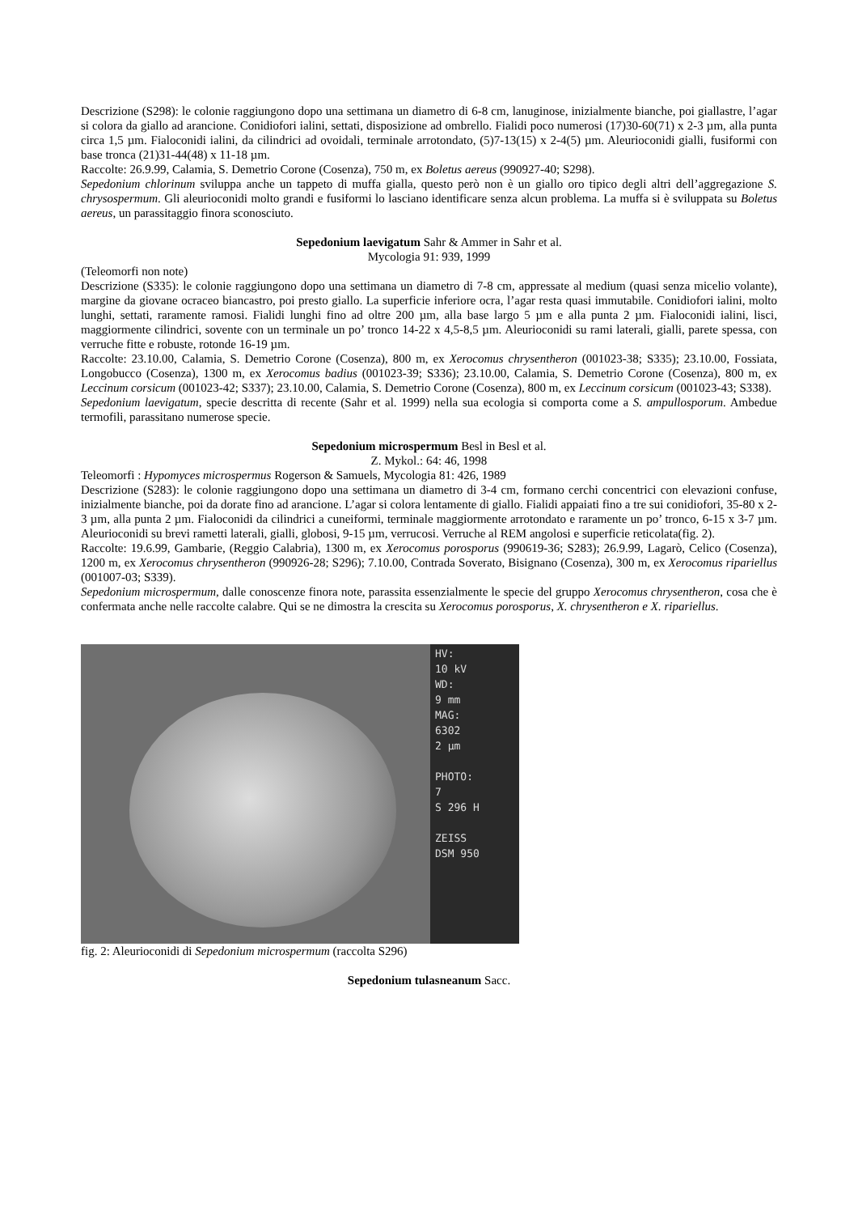Descrizione (S298): le colonie raggiungono dopo una settimana un diametro di 6-8 cm, lanuginose, inizialmente bianche, poi giallastre, l’agar si colora da giallo ad arancione. Conidiofori ialini, settati, disposizione ad ombrello. Fialidi poco numerosi (17)30-60(71) x 2-3 µm, alla punta circa 1,5 µm. Fialoconidi ialini, da cilindrici ad ovoidali, terminale arrotondato, (5)7-13(15) x 2-4(5) µm. Aleurioconidi gialli, fusiformi con base tronca (21)31-44(48) x 11-18 µm.
Raccolte: 26.9.99, Calamia, S. Demetrio Corone (Cosenza), 750 m, ex Boletus aereus (990927-40; S298).
Sepedonium chlorinum sviluppa anche un tappeto di muffa gialla, questo però non è un giallo oro tipico degli altri dell’aggregazione S. chrysospermum. Gli aleurioconidi molto grandi e fusiformi lo lasciano identificare senza alcun problema. La muffa si è sviluppata su Boletus aereus, un parassitaggio finora sconosciuto.
Sepedonium laevigatum Sahr & Ammer in Sahr et al.
Mycologia 91: 939, 1999
(Teleomorfi non note)
Descrizione (S335): le colonie raggiungono dopo una settimana un diametro di 7-8 cm, appressate al medium (quasi senza micelio volante), margine da giovane ocraceo biancastro, poi presto giallo. La superficie inferiore ocra, l’agar resta quasi immutabile. Conidiofori ialini, molto lunghi, settati, raramente ramosi. Fialidi lunghi fino ad oltre 200 µm, alla base largo 5 µm e alla punta 2 µm. Fialoconidi ialini, lisci, maggiormente cilindrici, sovente con un terminale un po’ tronco 14-22 x 4,5-8,5 µm. Aleurioconidi su rami laterali, gialli, parete spessa, con verruche fitte e robuste, rotonde 16-19 µm.
Raccolte: 23.10.00, Calamia, S. Demetrio Corone (Cosenza), 800 m, ex Xerocomus chrysentheron (001023-38; S335); 23.10.00, Fossiata, Longobucco (Cosenza), 1300 m, ex Xerocomus badius (001023-39; S336); 23.10.00, Calamia, S. Demetrio Corone (Cosenza), 800 m, ex Leccinum corsicum (001023-42; S337); 23.10.00, Calamia, S. Demetrio Corone (Cosenza), 800 m, ex Leccinum corsicum (001023-43; S338).
Sepedonium laevigatum, specie descritta di recente (Sahr et al. 1999) nella sua ecologia si comporta come a S. ampullosporum. Ambedue termofili, parassitano numerose specie.
Sepedonium microspermum Besl in Besl et al.
Z. Mykol.: 64: 46, 1998
Teleomorfi : Hypomyces microspermus Rogerson & Samuels, Mycologia 81: 426, 1989
Descrizione (S283): le colonie raggiungono dopo una settimana un diametro di 3-4 cm, formano cerchi concentrici con elevazioni confuse, inizialmente bianche, poi da dorate fino ad arancione. L’agar si colora lentamente di giallo. Fialidi appaiati fino a tre sui conidiofori, 35-80 x 2-3 µm, alla punta 2 µm. Fialoconidi da cilindrici a cuneiformi, terminale maggiormente arrotondato e raramente un po’ tronco, 6-15 x 3-7 µm. Aleurioconidi su brevi rametti laterali, gialli, globosi, 9-15 µm, verrucosi. Verruche al REM angolosi e superficie reticolata(fig. 2).
Raccolte: 19.6.99, Gambarie, (Reggio Calabria), 1300 m, ex Xerocomus porosporus (990619-36; S283); 26.9.99, Lagarò, Celico (Cosenza), 1200 m, ex Xerocomus chrysentheron (990926-28; S296); 7.10.00, Contrada Soverato, Bisignano (Cosenza), 300 m, ex Xerocomus ripariellus (001007-03; S339).
Sepedonium microspermum, dalle conoscenze finora note, parassita essenzialmente le specie del gruppo Xerocomus chrysentheron, cosa che è confermata anche nelle raccolte calabre. Qui se ne dimostra la crescita su Xerocomus porosporus, X. chrysentheron e X. ripariellus.
HV:
10 kV
WD:
9 mm
MAG:
6302
2 µm
PHOTO:
7
S 296 H
ZEISS
DSM 950
fig. 2: Aleurioconidi di Sepedonium microspermum (raccolta S296)
Sepedonium tulasneanum Sacc.